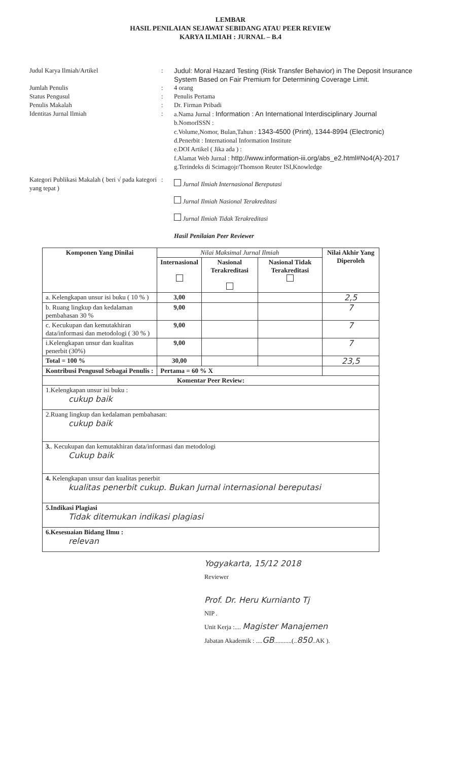LEMBAR
HASIL PENILAIAN SEJAWAT SEBIDANG ATAU PEER REVIEW
KARYA ILMIAH : JURNAL – B.4
Judul Karya Ilmiah/Artikel : Judul: Moral Hazard Testing (Risk Transfer Behavior) in The Deposit Insurance System Based on Fair Premium for Determining Coverage Limit.
Jumlah Penulis : 4 orang
Status Pengusul : Penulis Pertama
Penulis Makalah : Dr. Firman Pribadi
Identitas Jurnal Ilmiah : a.Nama Jurnal : Information : An International Interdisciplinary Journal
b.NomorISSN :
c.Volume,Nomor, Bulan,Tahun : 1343-4500 (Print), 1344-8994 (Electronic)
d.Penerbit : International Information Institute
e.DOI Artikel ( Jika ada ) :
f.Alamat Web Jurnal : http://www.information-iii.org/abs_e2.html#No4(A)-2017
g.Terindeks di Scimagojr/Thomson Reuter ISI,Knowledge
Kategori Publikasi Makalah ( beri √ pada kategori yang tepat )
:
Jurnal Ilmiah Internasional Bereputasi
Jurnal Ilmiah Nasional Terakreditasi
Jurnal Ilmiah Tidak Terakreditasi
Hasil Penilaian Peer Reviewer
| Komponen Yang Dinilai | Nilai Maksimal Jurnal Ilmiah | | | Nilai Akhir Yang Diperoleh |
| --- | --- | --- | --- | --- |
| | Internasional | Nasional Terakreditasi | Nasional Tidak Terakreditasi | |
| a. Kelengkapan unsur isi buku ( 10 % ) | 3,00 | | | 2,5 |
| b. Ruang lingkup dan kedalaman pembahasan 30 % | 9,00 | | | 7 |
| c. Kecukupan dan kemutakhiran data/informasi dan metodologi ( 30 % ) | 9,00 | | | 7 |
| i.Kelengkapan unsur dan kualitas penerbit (30%) | 9,00 | | | 7 |
| Total = 100 % | 30,00 | | | 23,5 |
| Kontribusi Pengusul Sebagai Penulis : | Pertama = 60 % X | | | |
| Komentar Peer Review: | | | | |
| 1.Kelengkapan unsur isi buku : cukup baik | | | | |
| 2.Ruang lingkup dan kedalaman pembahasan: cukup baik | | | | |
| 3. . Kecukupan dan kemutakhiran data/informasi dan metodologi Cukup baik | | | | |
| 4. Kelengkapan unsur dan kualitas penerbit kualitas penerbit cukup. Bukan Jurnal internasional bereputasi | | | | |
| 5.Indikasi Plagiasi Tidak ditemukan indikasi plagiasi | | | | |
| 6.Kesesuaian Bidang Ilmu : relevan | | | | |
Yogyakarta, 15/12 2018
Reviewer
Prof. Dr. Heru Kurnianto Tj
NIP .
Unit Kerja :.... Magister Manajemen
Jabatan Akademik : .... GB...........(.. 850..AK ).